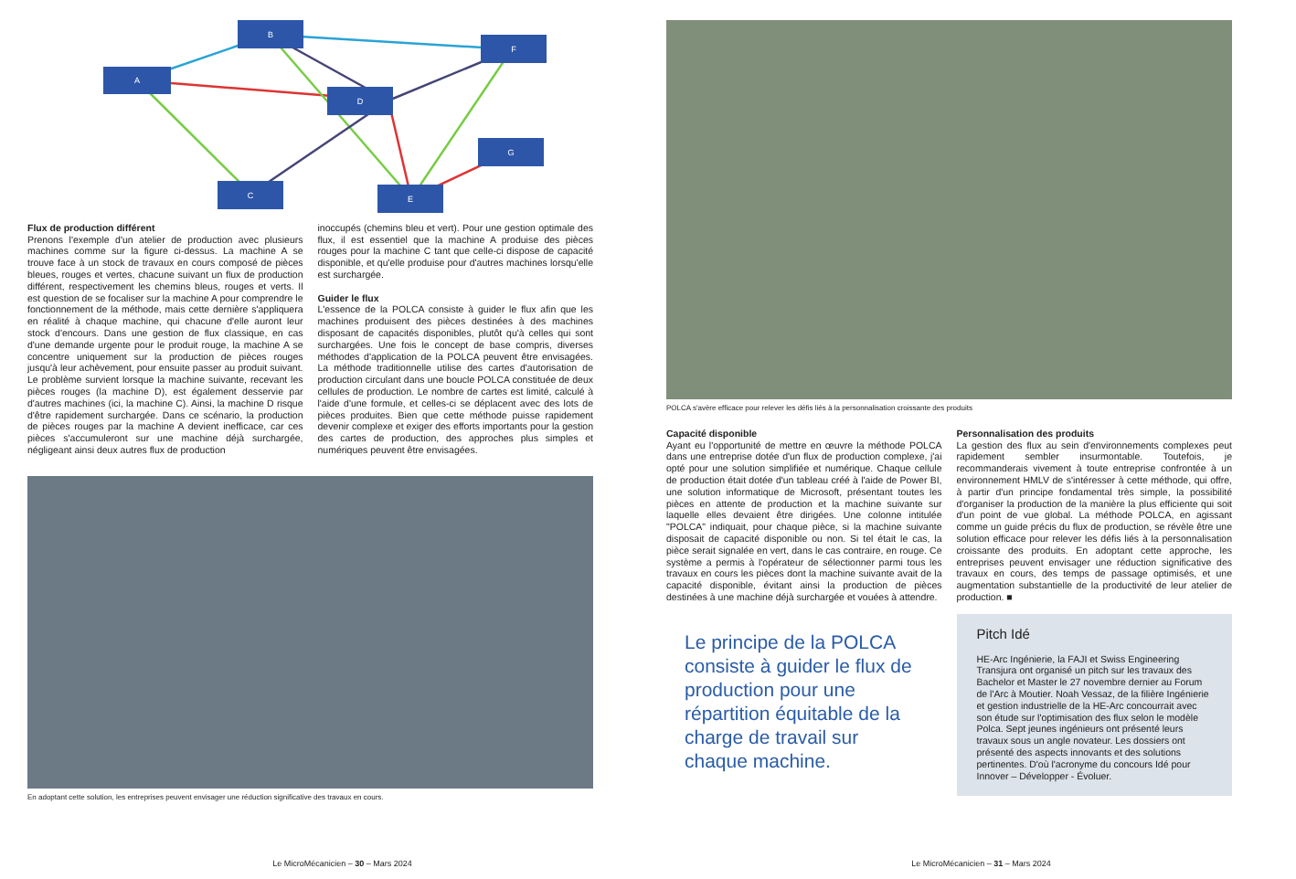A
B
F
D
G
C
E
Flux de production différent
Prenons l'exemple d'un atelier de production avec plusieurs machines comme sur la figure ci-dessus. La machine A se trouve face à un stock de travaux en cours composé de pièces bleues, rouges et vertes, chacune suivant un flux de production différent, respectivement les chemins bleus, rouges et verts. Il est question de se focaliser sur la machine A pour comprendre le fonctionnement de la méthode, mais cette dernière s'appliquera en réalité à chaque machine, qui chacune d'elle auront leur stock d'encours. Dans une gestion de flux classique, en cas d'une demande urgente pour le produit rouge, la machine A se concentre uniquement sur la production de pièces rouges jusqu'à leur achèvement, pour ensuite passer au produit suivant. Le problème survient lorsque la machine suivante, recevant les pièces rouges (la machine D), est également desservie par d'autres machines (ici, la machine C). Ainsi, la machine D risque d'être rapidement surchargée. Dans ce scénario, la production de pièces rouges par la machine A devient inefficace, car ces pièces s'accumuleront sur une machine déjà surchargée, négligeant ainsi deux autres flux de production
inoccupés (chemins bleu et vert). Pour une gestion optimale des flux, il est essentiel que la machine A produise des pièces rouges pour la machine C tant que celle-ci dispose de capacité disponible, et qu'elle produise pour d'autres machines lorsqu'elle est surchargée.
Guider le flux
L'essence de la POLCA consiste à guider le flux afin que les machines produisent des pièces destinées à des machines disposant de capacités disponibles, plutôt qu'à celles qui sont surchargées. Une fois le concept de base compris, diverses méthodes d'application de la POLCA peuvent être envisagées. La méthode traditionnelle utilise des cartes d'autorisation de production circulant dans une boucle POLCA constituée de deux cellules de production. Le nombre de cartes est limité, calculé à l'aide d'une formule, et celles-ci se déplacent avec des lots de pièces produites. Bien que cette méthode puisse rapidement devenir complexe et exiger des efforts importants pour la gestion des cartes de production, des approches plus simples et numériques peuvent être envisagées.
En adoptant cette solution, les entreprises peuvent envisager une réduction significative des travaux en cours.
Le MicroMécanicien – 30 – Mars 2024
POLCA s'avère efficace pour relever les défis liés à la personnalisation croissante des produits
Capacité disponible
Ayant eu l'opportunité de mettre en œuvre la méthode POLCA dans une entreprise dotée d'un flux de production complexe, j'ai opté pour une solution simplifiée et numérique. Chaque cellule de production était dotée d'un tableau créé à l'aide de Power BI, une solution informatique de Microsoft, présentant toutes les pièces en attente de production et la machine suivante sur laquelle elles devaient être dirigées. Une colonne intitulée "POLCA" indiquait, pour chaque pièce, si la machine suivante disposait de capacité disponible ou non. Si tel était le cas, la pièce serait signalée en vert, dans le cas contraire, en rouge. Ce système a permis à l'opérateur de sélectionner parmi tous les travaux en cours les pièces dont la machine suivante avait de la capacité disponible, évitant ainsi la production de pièces destinées à une machine déjà surchargée et vouées à attendre.
Le principe de la POLCA consiste à guider le flux de production pour une répartition équitable de la charge de travail sur chaque machine.
Personnalisation des produits
La gestion des flux au sein d'environnements complexes peut rapidement sembler insurmontable. Toutefois, je recommanderais vivement à toute entreprise confrontée à un environnement HMLV de s'intéresser à cette méthode, qui offre, à partir d'un principe fondamental très simple, la possibilité d'organiser la production de la manière la plus efficiente qui soit d'un point de vue global. La méthode POLCA, en agissant comme un guide précis du flux de production, se révèle être une solution efficace pour relever les défis liés à la personnalisation croissante des produits. En adoptant cette approche, les entreprises peuvent envisager une réduction significative des travaux en cours, des temps de passage optimisés, et une augmentation substantielle de la productivité de leur atelier de production. ■
Pitch Idé
HE-Arc Ingénierie, la FAJI et Swiss Engineering Transjura ont organisé un pitch sur les travaux des Bachelor et Master le 27 novembre dernier au Forum de l'Arc à Moutier. Noah Vessaz, de la filière Ingénierie et gestion industrielle de la HE-Arc concourrait avec son étude sur l'optimisation des flux selon le modèle Polca. Sept jeunes ingénieurs ont présenté leurs travaux sous un angle novateur. Les dossiers ont présenté des aspects innovants et des solutions pertinentes. D'où l'acronyme du concours Idé pour Innover – Développer - Évoluer.
Le MicroMécanicien – 31 – Mars 2024